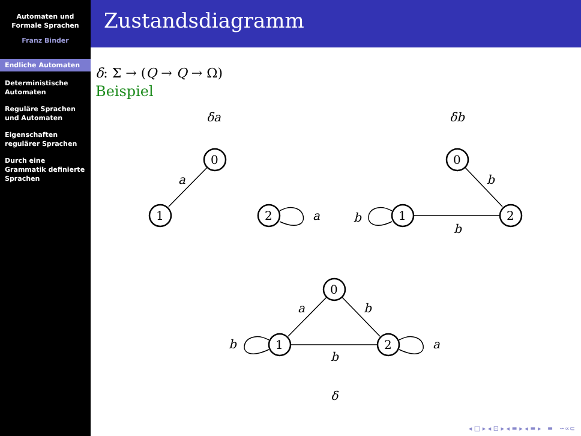Automaten und
Formale Sprachen
Franz Binder
Endliche Automaten
Deterministische Automaten
Reguläre Sprachen und Automaten
Eigenschaften regulärer Sprachen
Durch eine Grammatik definierte Sprachen
Zustandsdiagramm
δ: Σ → (Q → Q → Ω)
Beispiel
δa
δb
δ
a
a
b
b
b
a
b
b
a
b
0
1
2
0
1
2
0
1
2
◂ □ ▸ ◂ ⊡ ▸ ◂ ≡ ▸ ◂ ≡ ▸ ≡ ∽∝⊂